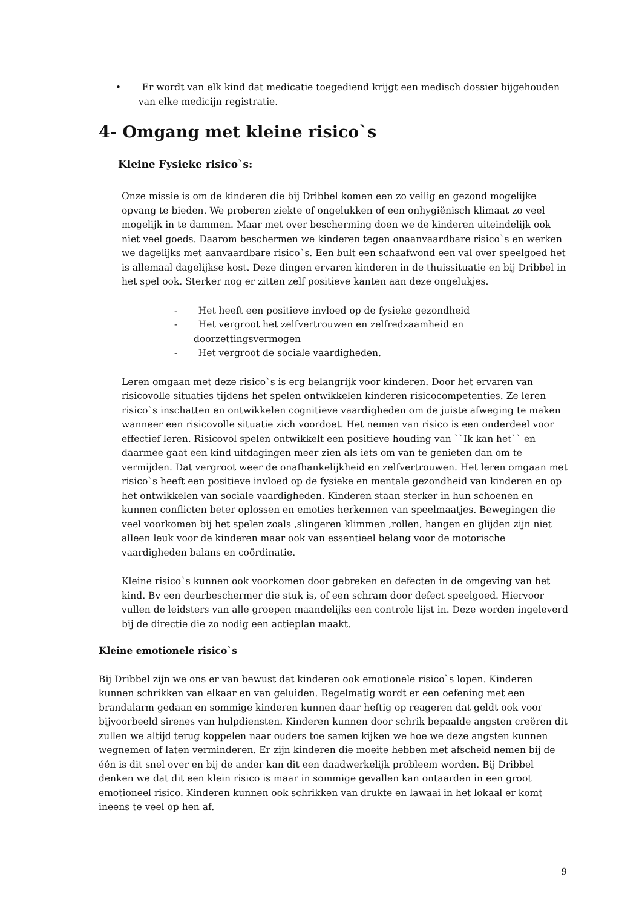• Er wordt van elk kind dat medicatie toegediend krijgt een medisch dossier bijgehouden van elke medicijn registratie.
4- Omgang met kleine risico`s
Kleine Fysieke risico`s:
Onze missie is om de kinderen die bij Dribbel komen een zo veilig en gezond mogelijke opvang te bieden. We proberen ziekte of ongelukken of een onhygiënisch klimaat zo veel mogelijk in te dammen. Maar met over bescherming doen we de kinderen uiteindelijk ook niet veel goeds. Daarom beschermen we kinderen tegen onaanvaardbare risico`s en werken we dagelijks met aanvaardbare risico`s. Een bult een schaafwond een val over speelgoed het is allemaal dagelijkse kost. Deze dingen ervaren kinderen in de thuissituatie en bij Dribbel in het spel ook. Sterker nog er zitten zelf positieve kanten aan deze ongelukjes.
- Het heeft een positieve invloed op de fysieke gezondheid
- Het vergroot het zelfvertrouwen en zelfredzaamheid en doorzettingsvermogen
- Het vergroot de sociale vaardigheden.
Leren omgaan met deze risico`s is erg belangrijk voor kinderen. Door het ervaren van risicovolle situaties tijdens het spelen ontwikkelen kinderen risicocompetenties. Ze leren risico`s inschatten en ontwikkelen cognitieve vaardigheden om de juiste afweging te maken wanneer een risicovolle situatie zich voordoet. Het nemen van risico is een onderdeel voor effectief leren. Risicovol spelen ontwikkelt een positieve houding van ``Ik kan het`` en daarmee gaat een kind uitdagingen meer zien als iets om van te genieten dan om te vermijden. Dat vergroot weer de onafhankelijkheid en zelfvertrouwen. Het leren omgaan met risico`s heeft een positieve invloed op de fysieke en mentale gezondheid van kinderen en op het ontwikkelen van sociale vaardigheden. Kinderen staan sterker in hun schoenen en kunnen conflicten beter oplossen en emoties herkennen van speelmaatjes. Bewegingen die veel voorkomen bij het spelen zoals ,slingeren klimmen ,rollen, hangen en glijden zijn niet alleen leuk voor de kinderen maar ook van essentieel belang voor de motorische vaardigheden balans en coördinatie.
Kleine risico`s kunnen ook voorkomen door gebreken en defecten in de omgeving van het kind. Bv een deurbeschermer die stuk is, of een schram door defect speelgoed. Hiervoor vullen de leidsters van alle groepen maandelijks een controle lijst in. Deze worden ingeleverd bij de directie die zo nodig een actieplan maakt.
Kleine emotionele risico`s
Bij Dribbel zijn we ons er van bewust dat kinderen ook emotionele risico`s lopen. Kinderen kunnen schrikken van elkaar en van geluiden. Regelmatig wordt er een oefening met een brandalarm gedaan en sommige kinderen kunnen daar heftig op reageren dat geldt ook voor bijvoorbeeld sirenes van hulpdiensten. Kinderen kunnen door schrik bepaalde angsten creëren dit zullen we altijd terug koppelen naar ouders toe samen kijken we hoe we deze angsten kunnen wegnemen of laten verminderen. Er zijn kinderen die moeite hebben met afscheid nemen bij de één is dit snel over en bij de ander kan dit een daadwerkelijk probleem worden. Bij Dribbel denken we dat dit een klein risico is maar in sommige gevallen kan ontaarden in een groot emotioneel risico. Kinderen kunnen ook schrikken van drukte en lawaai in het lokaal er komt ineens te veel op hen af.
9